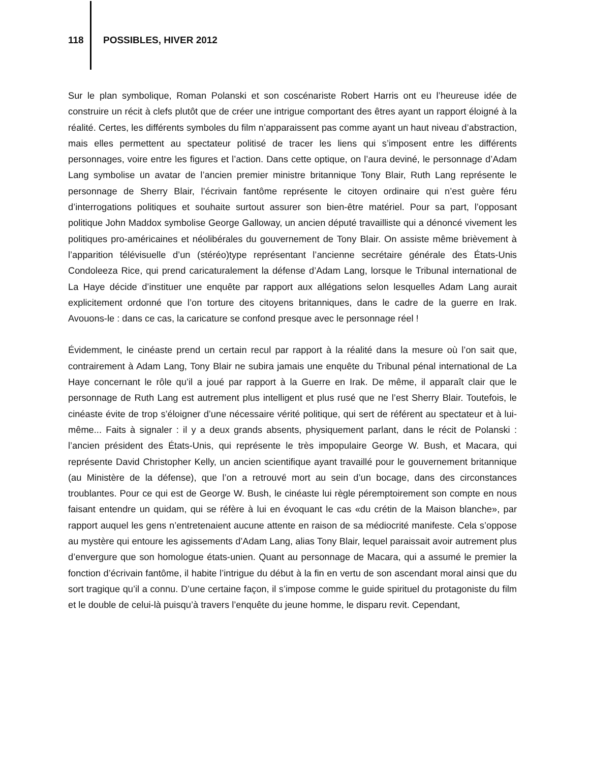118 POSSIBLES, HIVER 2012
Sur le plan symbolique, Roman Polanski et son coscénariste Robert Harris ont eu l’heureuse idée de construire un récit à clefs plutôt que de créer une intrigue comportant des êtres ayant un rapport éloigné à la réalité. Certes, les différents symboles du film n’apparaissent pas comme ayant un haut niveau d’abstraction, mais elles permettent au spectateur politisé de tracer les liens qui s’imposent entre les différents personnages, voire entre les figures et l’action. Dans cette optique, on l’aura deviné, le personnage d’Adam Lang symbolise un avatar de l’ancien premier ministre britannique Tony Blair, Ruth Lang représente le personnage de Sherry Blair, l’écrivain fantôme représente le citoyen ordinaire qui n’est guère féru d’interrogations politiques et souhaite surtout assurer son bien-être matériel. Pour sa part, l’opposant politique John Maddox symbolise George Galloway, un ancien député travailliste qui a dénoncé vivement les politiques pro-américaines et néolibérales du gouvernement de Tony Blair. On assiste même brièvement à l’apparition télévisuelle d’un (stéréo)type représentant l’ancienne secrétaire générale des États-Unis Condoleeza Rice, qui prend caricaturalement la défense d’Adam Lang, lorsque le Tribunal international de La Haye décide d’instituer une enquête par rapport aux allégations selon lesquelles Adam Lang aurait explicitement ordonné que l’on torture des citoyens britanniques, dans le cadre de la guerre en Irak. Avouons-le : dans ce cas, la caricature se confond presque avec le personnage réel !
Évidemment, le cinéaste prend un certain recul par rapport à la réalité dans la mesure où l’on sait que, contrairement à Adam Lang, Tony Blair ne subira jamais une enquête du Tribunal pénal international de La Haye concernant le rôle qu’il a joué par rapport à la Guerre en Irak. De même, il apparaît clair que le personnage de Ruth Lang est autrement plus intelligent et plus rusé que ne l’est Sherry Blair. Toutefois, le cinéaste évite de trop s’éloigner d’une nécessaire vérité politique, qui sert de référent au spectateur et à lui-même... Faits à signaler : il y a deux grands absents, physiquement parlant, dans le récit de Polanski : l’ancien président des États-Unis, qui représente le très impopulaire George W. Bush, et Macara, qui représente David Christopher Kelly, un ancien scientifique ayant travaillé pour le gouvernement britannique (au Ministère de la défense), que l’on a retrouvé mort au sein d’un bocage, dans des circonstances troublantes. Pour ce qui est de George W. Bush, le cinéaste lui règle péremptoirement son compte en nous faisant entendre un quidam, qui se réfère à lui en évoquant le cas «du crétin de la Maison blanche», par rapport auquel les gens n’entretenaient aucune attente en raison de sa médiocrité manifeste. Cela s’oppose au mystère qui entoure les agissements d’Adam Lang, alias Tony Blair, lequel paraissait avoir autrement plus d’envergure que son homologue états-unien. Quant au personnage de Macara, qui a assumé le premier la fonction d’écrivain fantôme, il habite l’intrigue du début à la fin en vertu de son ascendant moral ainsi que du sort tragique qu’il a connu. D’une certaine façon, il s’impose comme le guide spirituel du protagoniste du film et le double de celui-là puisqu’à travers l’enquête du jeune homme, le disparu revit. Cependant,